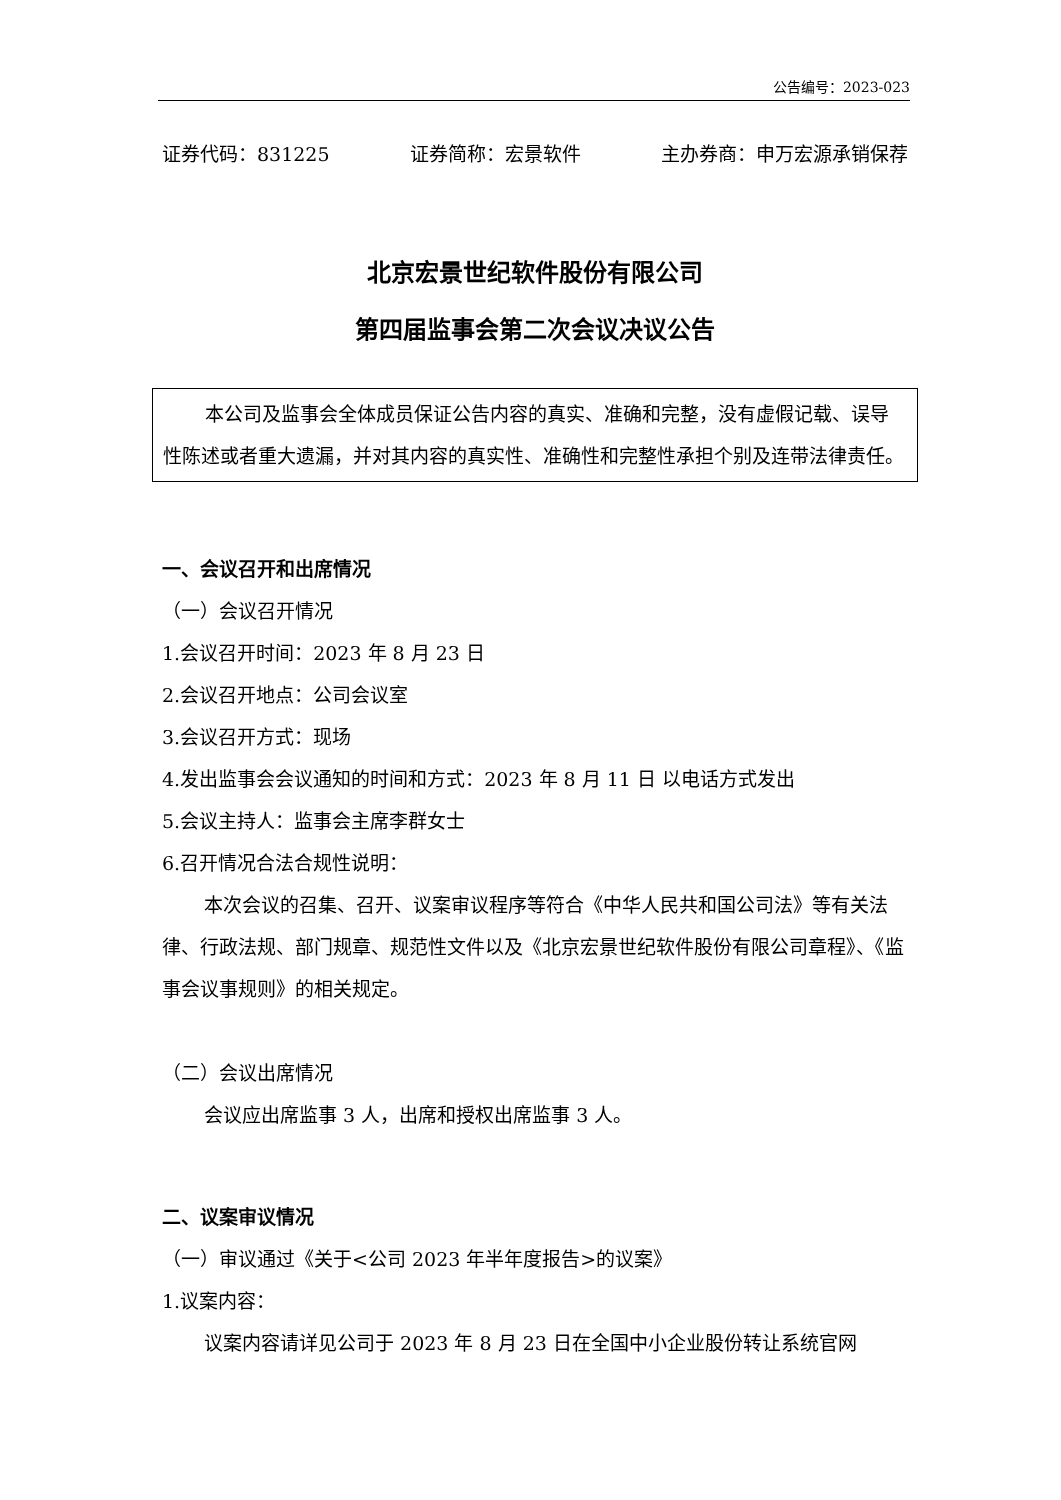公告编号：2023-023
证券代码：831225 证券简称：宏景软件 主办券商：申万宏源承销保荐
北京宏景世纪软件股份有限公司
第四届监事会第二次会议决议公告
本公司及监事会全体成员保证公告内容的真实、准确和完整，没有虚假记载、误导性陈述或者重大遗漏，并对其内容的真实性、准确性和完整性承担个别及连带法律责任。
一、会议召开和出席情况
（一）会议召开情况
1.会议召开时间：2023 年 8 月 23 日
2.会议召开地点：公司会议室
3.会议召开方式：现场
4.发出监事会会议通知的时间和方式：2023 年 8 月 11 日 以电话方式发出
5.会议主持人：监事会主席李群女士
6.召开情况合法合规性说明：
本次会议的召集、召开、议案审议程序等符合《中华人民共和国公司法》等有关法律、行政法规、部门规章、规范性文件以及《北京宏景世纪软件股份有限公司章程》、《监事会议事规则》的相关规定。
（二）会议出席情况
会议应出席监事 3 人，出席和授权出席监事 3 人。
二、议案审议情况
（一）审议通过《关于<公司 2023 年半年度报告>的议案》
1.议案内容：
议案内容请详见公司于 2023 年 8 月 23 日在全国中小企业股份转让系统官网